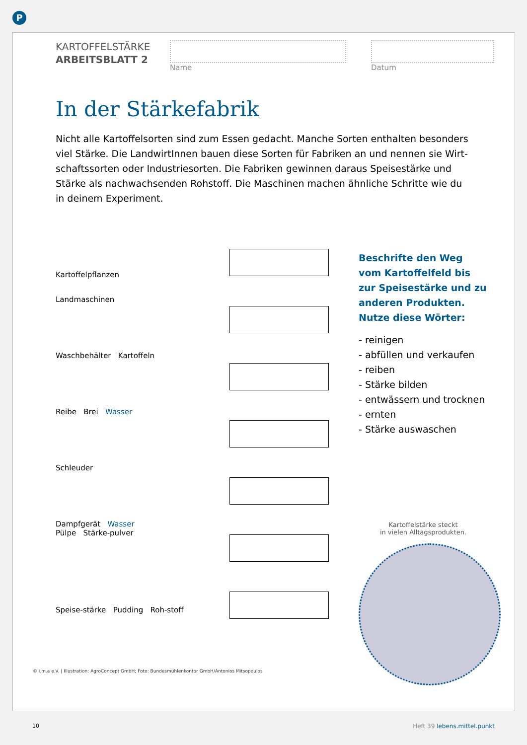P
KARTOFFELSTÄRKE
ARBEITSBLATT 2
Name Datum
In der Stärkefabrik
Nicht alle Kartoffelsorten sind zum Essen gedacht. Manche Sorten enthalten besonders viel Stärke. Die LandwirtInnen bauen diese Sorten für Fabriken an und nennen sie Wirt­schaftssorten oder Industriesorten. Die Fabriken gewinnen daraus Speisestärke und Stärke als nachwachsenden Rohstoff. Die Maschinen machen ähnliche Schritte wie du in deinem Experiment.
Kartoffelpflanzen
Landmaschinen
Waschbehälter Kartoffeln
Reibe Brei Wasser
Schleuder
Dampfgerät Wasser
Pülpe Stärke-pulver
Speise-stärke Pudding Roh-stoff
Beschrifte den Weg vom Kartoffelfeld bis zur Speisestärke und zu anderen Produkten. Nutze diese Wörter:
- reinigen
- abfüllen und verkaufen
- reiben
- Stärke bilden
- entwässern und trocknen
- ernten
- Stärke auswaschen
Kartoffelstärke steckt
in vielen Alltagsprodukten.
© i.m.a e.V. | Illustration: AgroConcept GmbH; Foto: Bundesmühlenkontor GmbH/Antonios Mitsopoulos
10 Heft 39 lebens.mittel.punkt